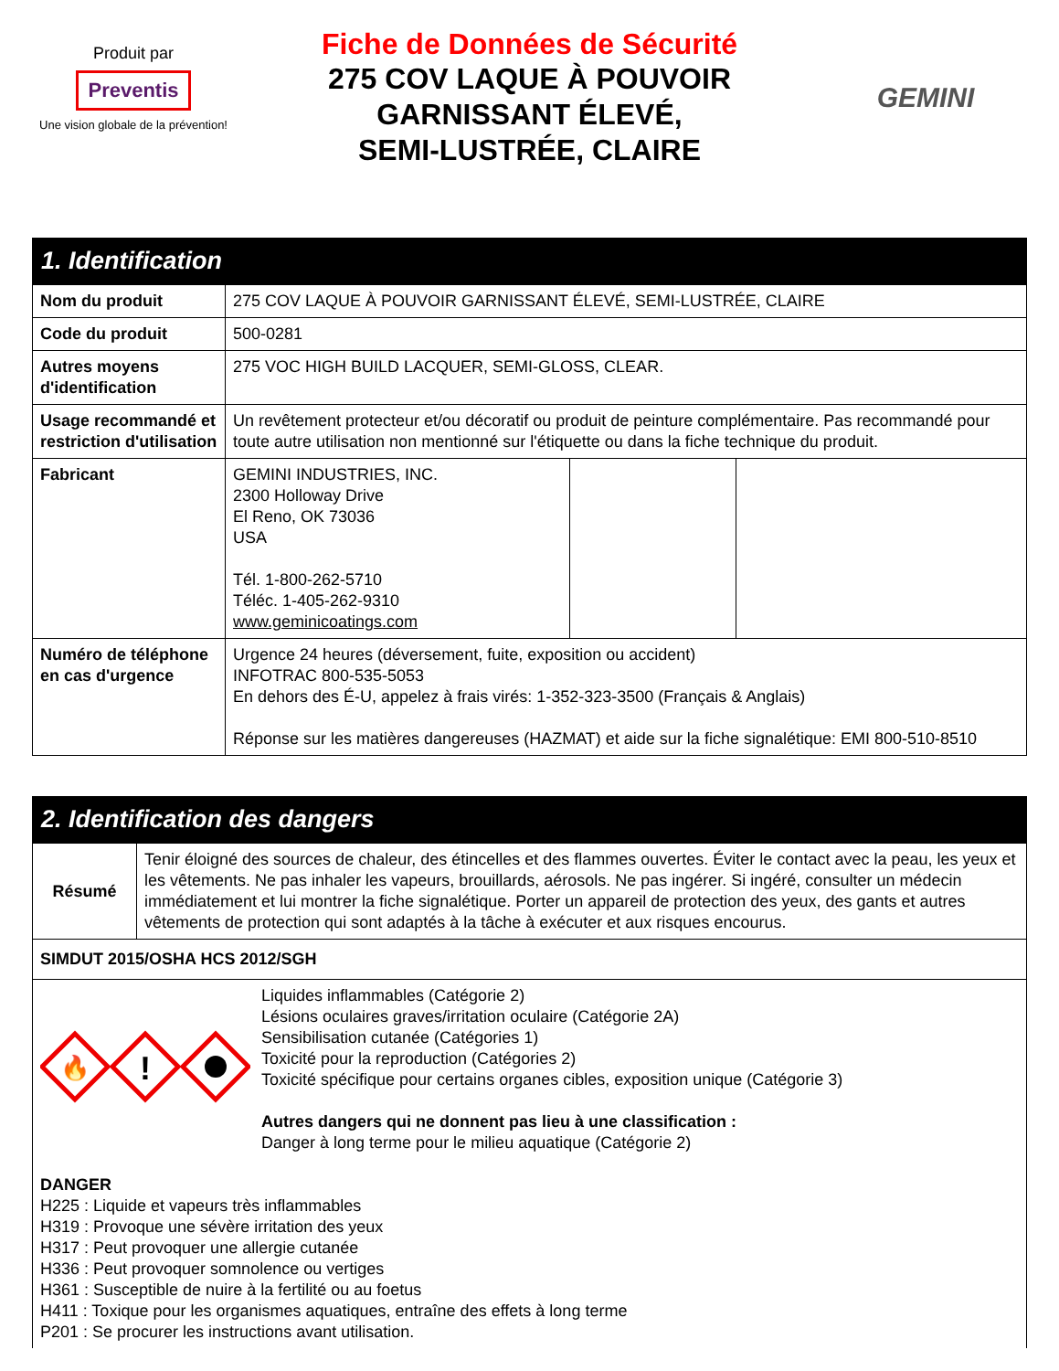Produit par
Preventis
Une vision globale de la prévention!
Fiche de Données de Sécurité
275 COV LAQUE À POUVOIR
GARNISSANT ÉLEVÉ,
SEMI-LUSTRÉE, CLAIRE
GEMINI
1. Identification
| Nom du produit | 275 COV LAQUE À POUVOIR GARNISSANT ÉLEVÉ, SEMI-LUSTRÉE, CLAIRE | | |
| Code du produit | 500-0281 | | |
| Autres moyens d'identification | 275 VOC HIGH BUILD LACQUER, SEMI-GLOSS, CLEAR. | | |
| Usage recommandé et restriction d'utilisation | Un revêtement protecteur et/ou décoratif ou produit de peinture complémentaire. Pas recommandé pour toute autre utilisation non mentionné sur l'étiquette ou dans la fiche technique du produit. | | |
| Fabricant | GEMINI INDUSTRIES, INC. 2300 Holloway Drive El Reno, OK 73036 USA Tél. 1-800-262-5710 Téléc. 1-405-262-9310 www.geminicoatings.com | | |
| Numéro de téléphone en cas d'urgence | Urgence 24 heures (déversement, fuite, exposition ou accident) INFOTRAC 800-535-5053 En dehors des É-U, appelez à frais virés: 1-352-323-3500 (Français & Anglais) Réponse sur les matières dangereuses (HAZMAT) et aide sur la fiche signalétique: EMI 800-510-8510 | | |
2. Identification des dangers
| Résumé | Tenir éloigné des sources de chaleur, des étincelles et des flammes ouvertes. Éviter le contact avec la peau, les yeux et les vêtements. Ne pas inhaler les vapeurs, brouillards, aérosols. Ne pas ingérer. Si ingéré, consulter un médecin immédiatement et lui montrer la fiche signalétique. Porter un appareil de protection des yeux, des gants et autres vêtements de protection qui sont adaptés à la tâche à exécuter et aux risques encourus. |
| SIMDUT 2015/OSHA HCS 2012/SGH | |
| 🔥 ! Liquides inflammables (Catégorie 2) Lésions oculaires graves/irritation oculaire (Catégorie 2A) Sensibilisation cutanée (Catégories 1) Toxicité pour la reproduction (Catégories 2) Toxicité spécifique pour certains organes cibles, exposition unique (Catégorie 3) Autres dangers qui ne donnent pas lieu à une classification : Danger à long terme pour le milieu aquatique (Catégorie 2) DANGER H225 : Liquide et vapeurs très inflammables H319 : Provoque une sévère irritation des yeux H317 : Peut provoquer une allergie cutanée H336 : Peut provoquer somnolence ou vertiges H361 : Susceptible de nuire à la fertilité ou au foetus H411 : Toxique pour les organismes aquatiques, entraîne des effets à long terme P201 : Se procurer les instructions avant utilisation. | |